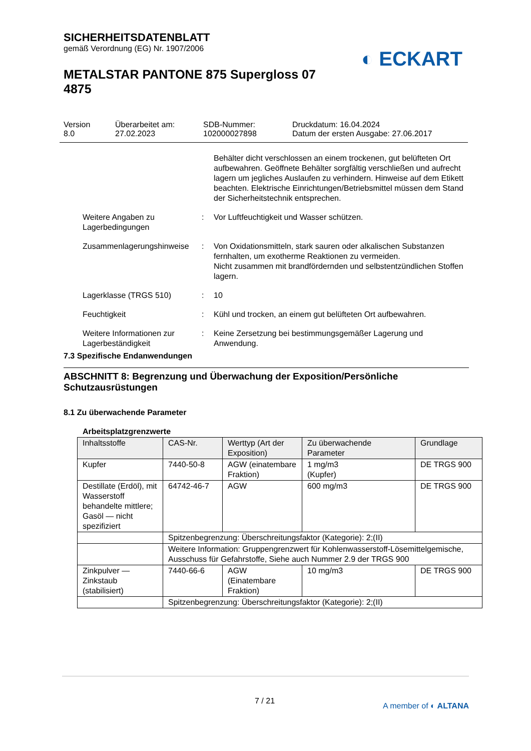SICHERHEITSDATENBLATT
gemäß Verordnung (EG) Nr. 1907/2006
METALSTAR PANTONE 875 Supergloss 07 4875
◐ ECKART
Version
8.0
Überarbeitet am:
27.02.2023
SDB-Nummer:
102000027898
Druckdatum: 16.04.2024
Datum der ersten Ausgabe: 27.06.2017
Behälter dicht verschlossen an einem trockenen, gut belüfteten Ort aufbewahren. Geöffnete Behälter sorgfältig verschließen und aufrecht lagern um jegliches Auslaufen zu verhindern. Hinweise auf dem Etikett beachten. Elektrische Einrichtungen/Betriebsmittel müssen dem Stand der Sicherheitstechnik entsprechen.
Weitere Angaben zu Lagerbedingungen
: Vor Luftfeuchtigkeit und Wasser schützen.
Zusammenlagerungshinweise
: Von Oxidationsmitteln, stark sauren oder alkalischen Substanzen fernhalten, um exotherme Reaktionen zu vermeiden.
Nicht zusammen mit brandfördernden und selbstentzündlichen Stoffen lagern.
Lagerklasse (TRGS 510) : 10
Feuchtigkeit : Kühl und trocken, an einem gut belüfteten Ort aufbewahren.
Weitere Informationen zur Lagerbeständigkeit
: Keine Zersetzung bei bestimmungsgemäßer Lagerung und Anwendung.
7.3 Spezifische Endanwendungen
ABSCHNITT 8: Begrenzung und Überwachung der Exposition/Persönliche Schutzausrüstungen
8.1 Zu überwachende Parameter
Arbeitsplatzgrenzwerte
| Inhaltsstoffe | CAS-Nr. | Werttyp (Art der Exposition) | Zu überwachende Parameter | Grundlage |
| --- | --- | --- | --- | --- |
| Kupfer | 7440-50-8 | AGW (einatembare Fraktion) | 1 mg/m3 (Kupfer) | DE TRGS 900 |
| Destillate (Erdöl), mit Wasserstoff behandelte mittlere; Gasöl — nicht spezifiziert | 64742-46-7 | AGW | 600 mg/m3 | DE TRGS 900 |
| | Spitzenbegrenzung: Überschreitungsfaktor (Kategorie): 2;(II) | | | |
| | Weitere Information: Gruppengrenzwert für Kohlenwasserstoff-Lösemittelgemische, Ausschuss für Gefahrstoffe, Siehe auch Nummer 2.9 der TRGS 900 | | | |
| Zinkpulver — Zinkstaub (stabilisiert) | 7440-66-6 | AGW (Einatembare Fraktion) | 10 mg/m3 | DE TRGS 900 |
| | Spitzenbegrenzung: Überschreitungsfaktor (Kategorie): 2;(II) | | | |
7 / 21 A member of ◐ ALTANA